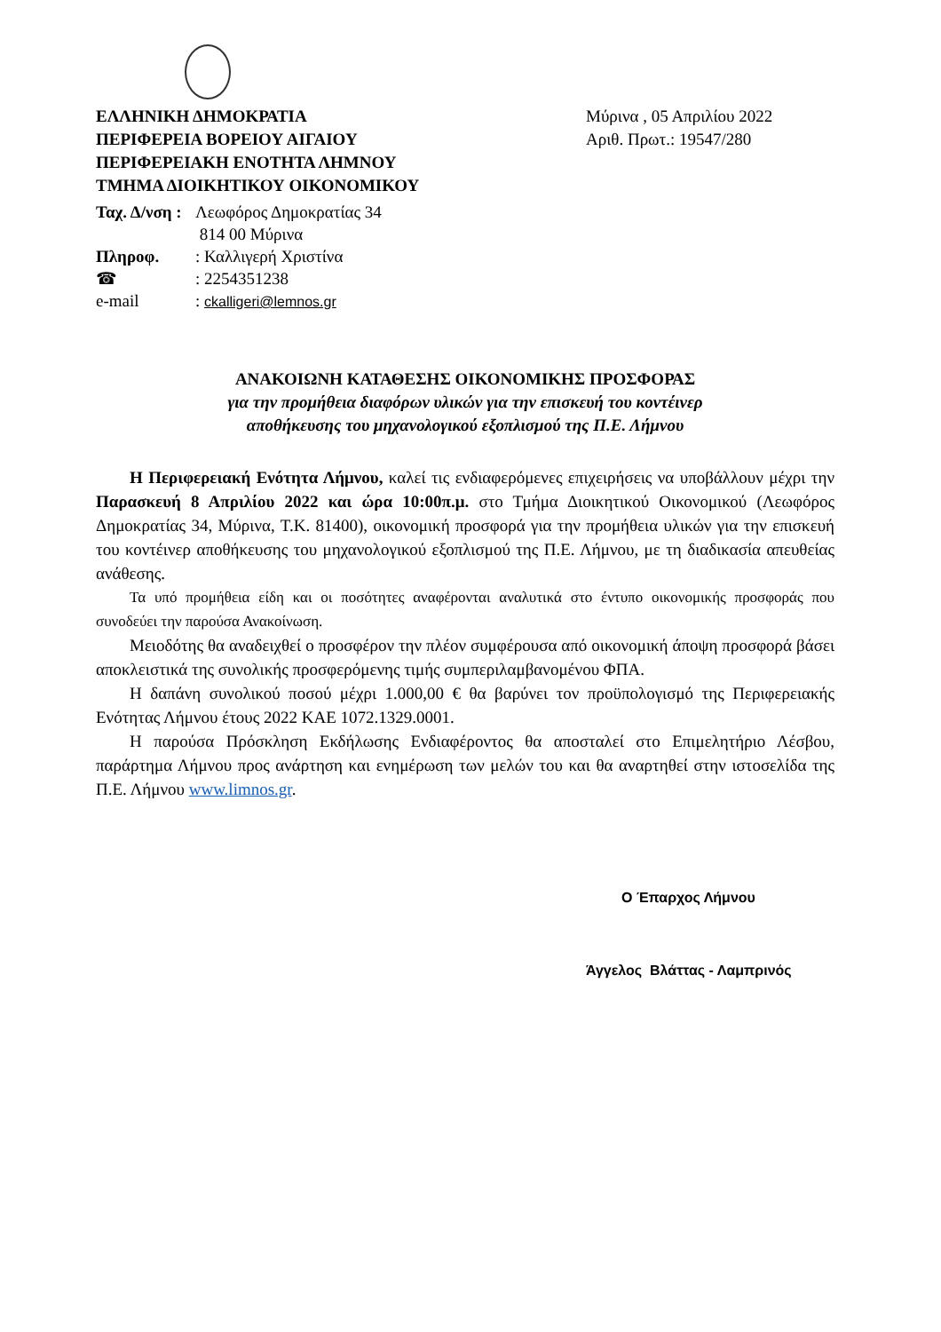ΕΛΛΗΝΙΚΗ ΔΗΜΟΚΡΑΤΙΑ
ΠΕΡΙΦΕΡΕΙΑ ΒΟΡΕΙΟΥ ΑΙΓΑΙΟΥ
ΠΕΡΙΦΕΡΕΙΑΚΗ ΕΝΟΤΗΤΑ ΛΗΜΝΟΥ
ΤΜΗΜΑ ΔΙΟΙΚΗΤΙΚΟΥ ΟΙΚΟΝΟΜΙΚΟΥ
Μύρινα , 05 Απριλίου 2022
Αριθ. Πρωτ.: 19547/280
Ταχ. Δ/νση : Λεωφόρος Δημοκρατίας 34
814 00 Μύρινα
Πληροφ.: Καλλιγερή Χριστίνα
☎: 2254351238
e-mail: ckalligeri@lemnos.gr
ΑΝΑΚΟΙΩΝΗ ΚΑΤΑΘΕΣΗΣ ΟΙΚΟΝΟΜΙΚΗΣ ΠΡΟΣΦΟΡΑΣ
για την προμήθεια διαφόρων υλικών για την επισκευή του κοντέινερ
αποθήκευσης του μηχανολογικού εξοπλισμού της Π.Ε. Λήμνου
Η Περιφερειακή Ενότητα Λήμνου, καλεί τις ενδιαφερόμενες επιχειρήσεις να υποβάλλουν μέχρι την Παρασκευή 8 Απριλίου 2022 και ώρα 10:00π.μ. στο Τμήμα Διοικητικού Οικονομικού (Λεωφόρος Δημοκρατίας 34, Μύρινα, Τ.Κ. 81400), οικονομική προσφορά για την προμήθεια υλικών για την επισκευή του κοντέινερ αποθήκευσης του μηχανολογικού εξοπλισμού της Π.Ε. Λήμνου, με τη διαδικασία απευθείας ανάθεσης.
Τα υπό προμήθεια είδη και οι ποσότητες αναφέρονται αναλυτικά στο έντυπο οικονομικής προσφοράς που συνοδεύει την παρούσα Ανακοίνωση.
Μειοδότης θα αναδειχθεί ο προσφέρον την πλέον συμφέρουσα από οικονομική άποψη προσφορά βάσει αποκλειστικά της συνολικής προσφερόμενης τιμής συμπεριλαμβανομένου ΦΠΑ.
Η δαπάνη συνολικού ποσού μέχρι 1.000,00 € θα βαρύνει τον προϋπολογισμό της Περιφερειακής Ενότητας Λήμνου έτους 2022 ΚΑΕ 1072.1329.0001.
Η παρούσα Πρόσκληση Εκδήλωσης Ενδιαφέροντος θα αποσταλεί στο Επιμελητήριο Λέσβου, παράρτημα Λήμνου προς ανάρτηση και ενημέρωση των μελών του και θα αναρτηθεί στην ιστοσελίδα της Π.Ε. Λήμνου www.limnos.gr.
Ο Έπαρχος Λήμνου
Άγγελος Βλάττας - Λαμπρινός